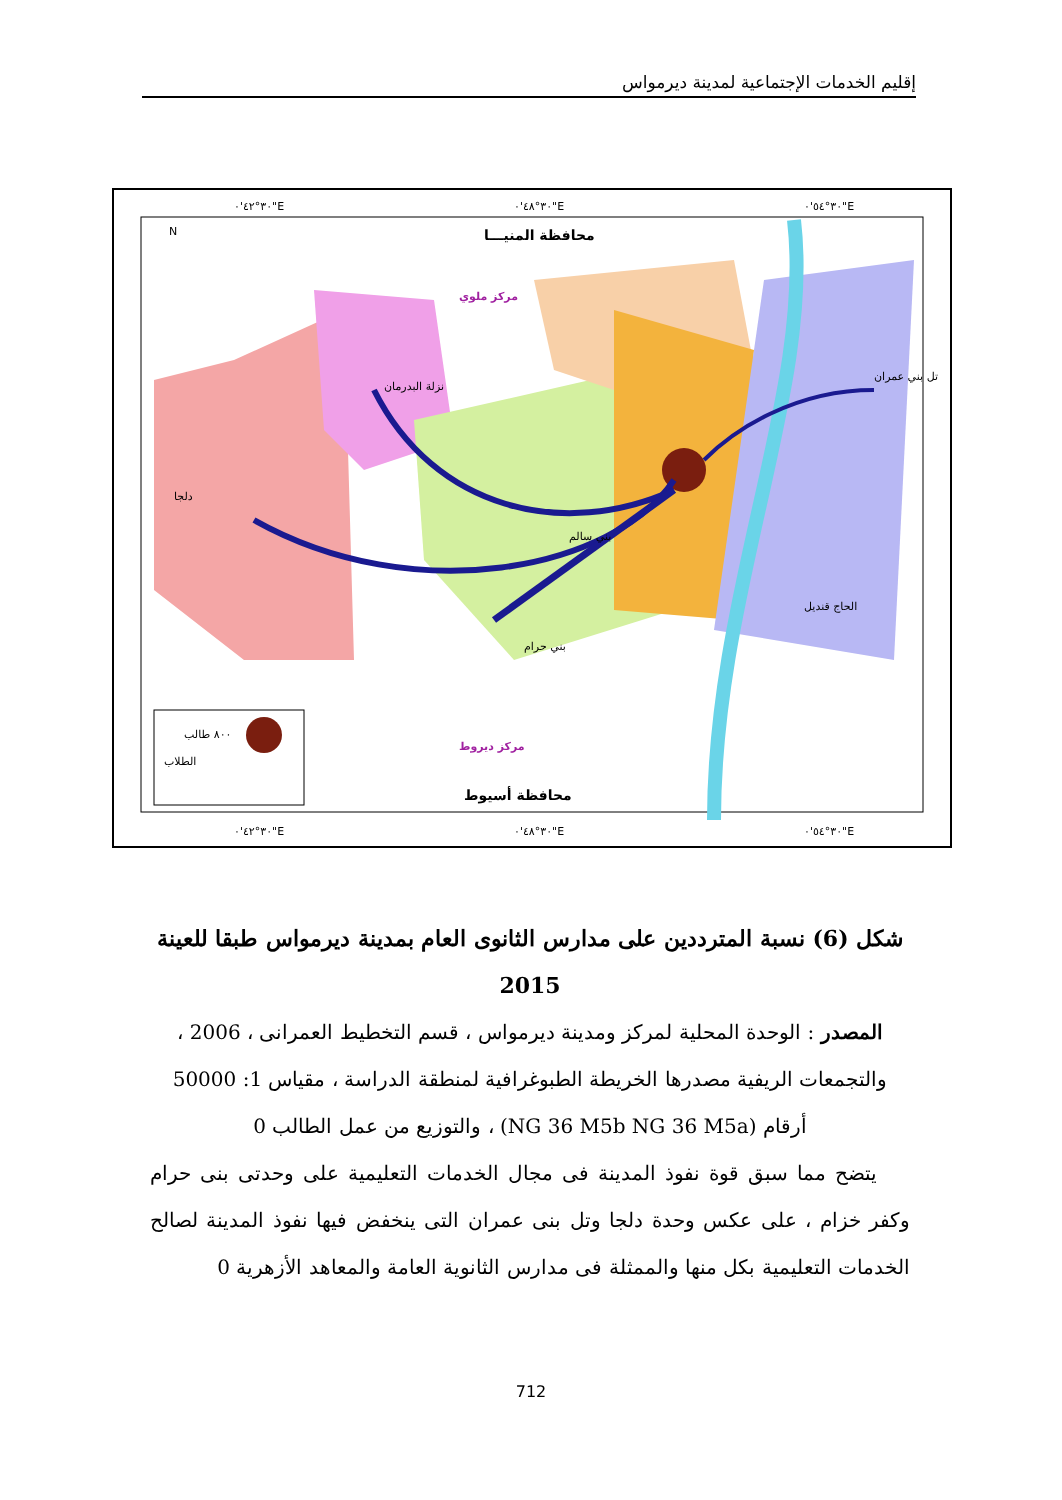إقليم الخدمات الإجتماعية لمدينة ديرمواس
٣٠°٤٢'٠"E
٣٠°٤٨'٠"E
٣٠°٥٤'٠"E
٣٠°٤٢'٠"E
٣٠°٤٨'٠"E
٣٠°٥٤'٠"E
N
محافظة المنيـــا
مركز ملوي
مركز ديروط
محافظة أسيوط
دلجا
نزلة البدرمان
الحاج قنديل
تل بني عمران
بني حرام
بني سالم
٨٠٠ طالب
الطلاب
شكل (6) نسبة المترددين على مدارس الثانوى العام بمدينة ديرمواس طبقا للعينة 2015
المصدر : الوحدة المحلية لمركز ومدينة ديرمواس ، قسم التخطيط العمرانى ، 2006 ، والتجمعات الريفية مصدرها الخريطة الطبوغرافية لمنطقة الدراسة ، مقياس 1: 50000 أرقام (NG 36 M5b NG 36 M5a) ، والتوزيع من عمل الطالب 0
يتضح مما سبق قوة نفوذ المدينة فى مجال الخدمات التعليمية على وحدتى بنى حرام وكفر خزام ، على عكس وحدة دلجا وتل بنى عمران التى ينخفض فيها نفوذ المدينة لصالح الخدمات التعليمية بكل منها والممثلة فى مدارس الثانوية العامة والمعاهد الأزهرية 0
712